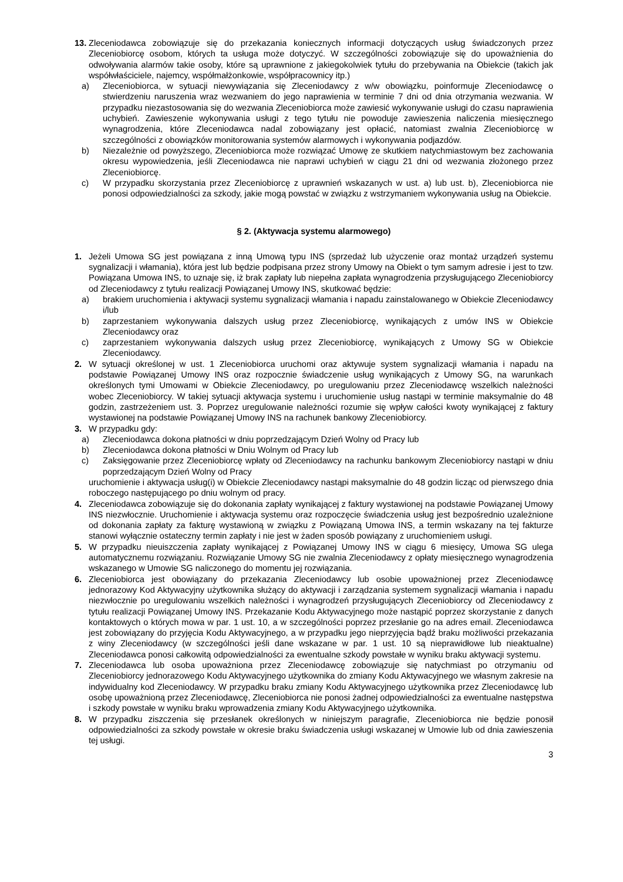13. Zleceniodawca zobowiązuje się do przekazania koniecznych informacji dotyczących usług świadczonych przez Zleceniobiorcę osobom, których ta usługa może dotyczyć. W szczególności zobowiązuje się do upoważnienia do odwoływania alarmów takie osoby, które są uprawnione z jakiegokolwiek tytułu do przebywania na Obiekcie (takich jak współwłaściciele, najemcy, współmałżonkowie, współpracownicy itp.)
a) Zleceniobiorca, w sytuacji niewywiązania się Zleceniodawcy z w/w obowiązku, poinformuje Zleceniodawcę o stwierdzeniu naruszenia wraz wezwaniem do jego naprawienia w terminie 7 dni od dnia otrzymania wezwania. W przypadku niezastosowania się do wezwania Zleceniobiorca może zawiesić wykonywanie usługi do czasu naprawienia uchybień. Zawieszenie wykonywania usługi z tego tytułu nie powoduje zawieszenia naliczenia miesięcznego wynagrodzenia, które Zleceniodawca nadal zobowiązany jest opłacić, natomiast zwalnia Zleceniobiorcę w szczególności z obowiązków monitorowania systemów alarmowych i wykonywania podjazdów.
b) Niezależnie od powyższego, Zleceniobiorca może rozwiązać Umowę ze skutkiem natychmiastowym bez zachowania okresu wypowiedzenia, jeśli Zleceniodawca nie naprawi uchybień w ciągu 21 dni od wezwania złożonego przez Zleceniobiorcę.
c) W przypadku skorzystania przez Zleceniobiorcę z uprawnień wskazanych w ust. a) lub ust. b), Zleceniobiorca nie ponosi odpowiedzialności za szkody, jakie mogą powstać w związku z wstrzymaniem wykonywania usług na Obiekcie.
§ 2. (Aktywacja systemu alarmowego)
1. Jeżeli Umowa SG jest powiązana z inną Umową typu INS (sprzedaż lub użyczenie oraz montaż urządzeń systemu sygnalizacji i włamania), która jest lub będzie podpisana przez strony Umowy na Obiekt o tym samym adresie i jest to tzw. Powiązana Umowa INS, to uznaje się, iż brak zapłaty lub niepełna zapłata wynagrodzenia przysługującego Zleceniobiorcy od Zleceniodawcy z tytułu realizacji Powiązanej Umowy INS, skutkować będzie:
a) brakiem uruchomienia i aktywacji systemu sygnalizacji włamania i napadu zainstalowanego w Obiekcie Zleceniodawcy i/lub
b) zaprzestaniem wykonywania dalszych usług przez Zleceniobiorcę, wynikających z umów INS w Obiekcie Zleceniodawcy oraz
c) zaprzestaniem wykonywania dalszych usług przez Zleceniobiorcę, wynikających z Umowy SG w Obiekcie Zleceniodawcy.
2. W sytuacji określonej w ust. 1 Zleceniobiorca uruchomi oraz aktywuje system sygnalizacji włamania i napadu na podstawie Powiązanej Umowy INS oraz rozpocznie świadczenie usług wynikających z Umowy SG, na warunkach określonych tymi Umowami w Obiekcie Zleceniodawcy, po uregulowaniu przez Zleceniodawcę wszelkich należności wobec Zleceniobiorcy. W takiej sytuacji aktywacja systemu i uruchomienie usług nastąpi w terminie maksymalnie do 48 godzin, zastrzeżeniem ust. 3. Poprzez uregulowanie należności rozumie się wpływ całości kwoty wynikającej z faktury wystawionej na podstawie Powiązanej Umowy INS na rachunek bankowy Zleceniobiorcy.
3. W przypadku gdy:
a) Zleceniodawca dokona płatności w dniu poprzedzającym Dzień Wolny od Pracy lub
b) Zleceniodawca dokona płatności w Dniu Wolnym od Pracy lub
c) Zaksięgowanie przez Zleceniobiorcę wpłaty od Zleceniodawcy na rachunku bankowym Zleceniobiorcy nastąpi w dniu poprzedzającym Dzień Wolny od Pracy
uruchomienie i aktywacja usług(i) w Obiekcie Zleceniodawcy nastąpi maksymalnie do 48 godzin licząc od pierwszego dnia roboczego następującego po dniu wolnym od pracy.
4. Zleceniodawca zobowiązuje się do dokonania zapłaty wynikającej z faktury wystawionej na podstawie Powiązanej Umowy INS niezwłocznie. Uruchomienie i aktywacja systemu oraz rozpoczęcie świadczenia usług jest bezpośrednio uzależnione od dokonania zapłaty za fakturę wystawioną w związku z Powiązaną Umowa INS, a termin wskazany na tej fakturze stanowi wyłącznie ostateczny termin zapłaty i nie jest w żaden sposób powiązany z uruchomieniem usługi.
5. W przypadku nieuiszczenia zapłaty wynikającej z Powiązanej Umowy INS w ciągu 6 miesięcy, Umowa SG ulega automatycznemu rozwiązaniu. Rozwiązanie Umowy SG nie zwalnia Zleceniodawcy z opłaty miesięcznego wynagrodzenia wskazanego w Umowie SG naliczonego do momentu jej rozwiązania.
6. Zleceniobiorca jest obowiązany do przekazania Zleceniodawcy lub osobie upoważnionej przez Zleceniodawcę jednorazowy Kod Aktywacyjny użytkownika służący do aktywacji i zarządzania systemem sygnalizacji włamania i napadu niezwłocznie po uregulowaniu wszelkich należności i wynagrodzeń przysługujących Zleceniobiorcy od Zleceniodawcy z tytułu realizacji Powiązanej Umowy INS. Przekazanie Kodu Aktywacyjnego może nastąpić poprzez skorzystanie z danych kontaktowych o których mowa w par. 1 ust. 10, a w szczególności poprzez przesłanie go na adres email. Zleceniodawca jest zobowiązany do przyjęcia Kodu Aktywacyjnego, a w przypadku jego nieprzyjęcia bądź braku możliwości przekazania z winy Zleceniodawcy (w szczególności jeśli dane wskazane w par. 1 ust. 10 są nieprawidłowe lub nieaktualne) Zleceniodawca ponosi całkowitą odpowiedzialności za ewentualne szkody powstałe w wyniku braku aktywacji systemu.
7. Zleceniodawca lub osoba upoważniona przez Zleceniodawcę zobowiązuje się natychmiast po otrzymaniu od Zleceniobiorcy jednorazowego Kodu Aktywacyjnego użytkownika do zmiany Kodu Aktywacyjnego we własnym zakresie na indywidualny kod Zleceniodawcy. W przypadku braku zmiany Kodu Aktywacyjnego użytkownika przez Zleceniodawcę lub osobę upoważnioną przez Zleceniodawcę, Zleceniobiorca nie ponosi żadnej odpowiedzialności za ewentualne następstwa i szkody powstałe w wyniku braku wprowadzenia zmiany Kodu Aktywacyjnego użytkownika.
8. W przypadku ziszczenia się przesłanek określonych w niniejszym paragrafie, Zleceniobiorca nie będzie ponosił odpowiedzialności za szkody powstałe w okresie braku świadczenia usługi wskazanej w Umowie lub od dnia zawieszenia tej usługi.
3